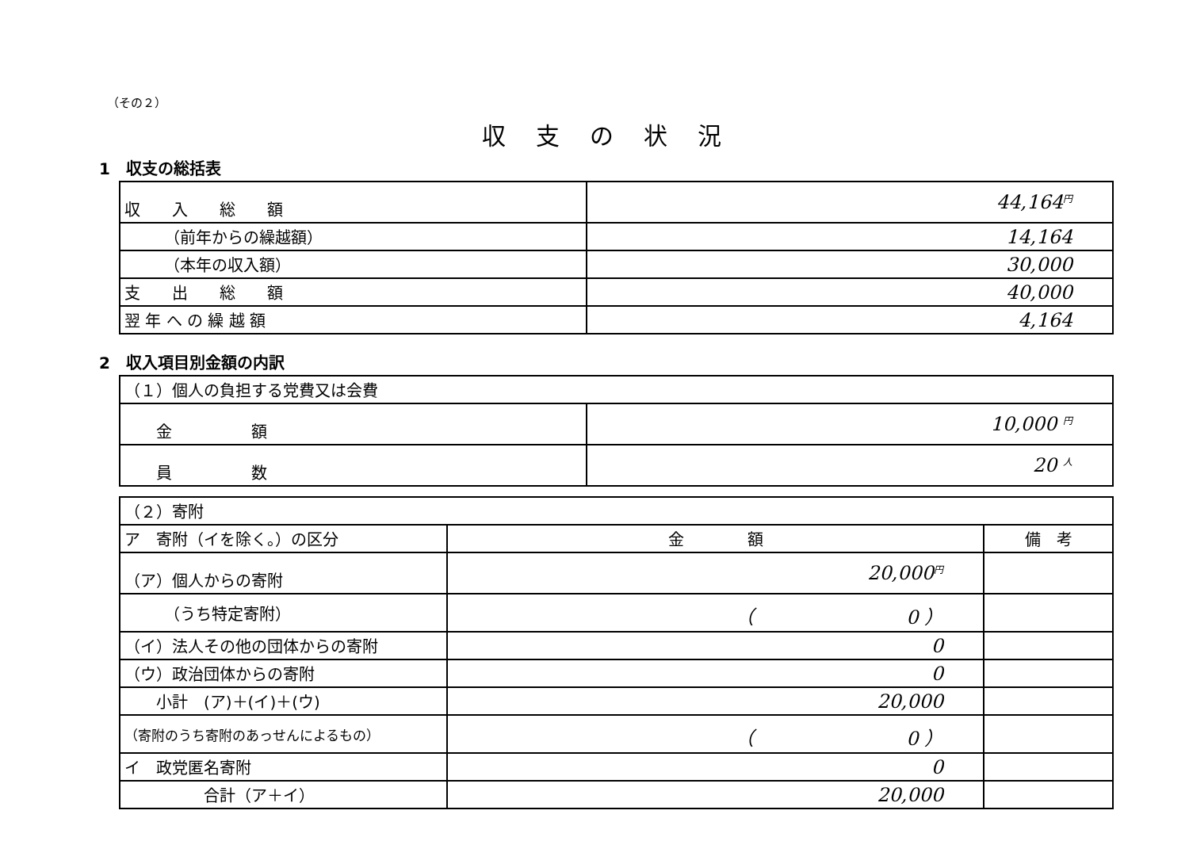（その２）
収支の状況
1　収支の総括表
| 収 入 総 額 | 44,164 円 |
| （前年からの繰越額） | 14,164 |
| （本年の収入額） | 30,000 |
| 支 出 総 額 | 40,000 |
| 翌 年 へ の 繰 越 額 | 4,164 |
2　収入項目別金額の内訳
| （１）個人の負担する党費又は会費 | |
| 金 額 | 10,000 円 |
| 員 数 | 20 人 |
| （２）寄附 | | |
| ア 寄附（イを除く。）の区分 | 金 額 | 備 考 |
| （ア）個人からの寄附 | 20,000 円 | |
| （うち特定寄附） | （ 0 ） | |
| （イ）法人その他の団体からの寄附 | 0 | |
| （ウ）政治団体からの寄附 | 0 | |
| 小計 (ア)＋(イ)＋(ウ) | 20,000 | |
| （寄附のうち寄附のあっせんによるもの） | （ 0 ） | |
| イ 政党匿名寄附 | 0 | |
| 合計（ア＋イ） | 20,000 | |